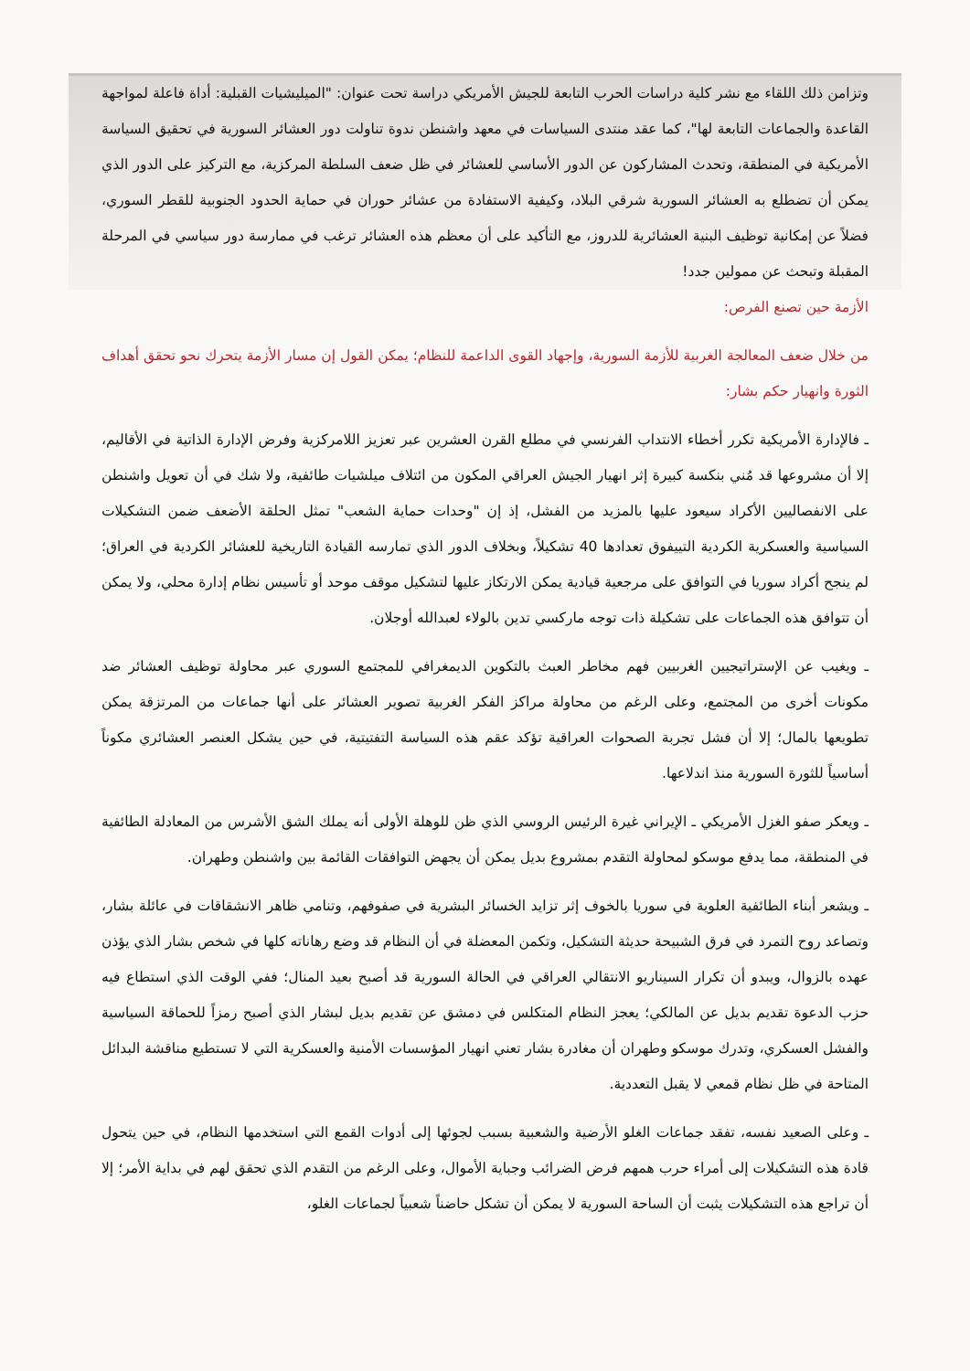وتزامن ذلك اللقاء مع نشر كلية دراسات الحرب التابعة للجيش الأمريكي دراسة تحت عنوان: "الميليشيات القبلية: أداة فاعلة لمواجهة القاعدة والجماعات التابعة لها"، كما عقد منتدى السياسات في معهد واشنطن ندوة تناولت دور العشائر السورية في تحقيق السياسة الأمريكية في المنطقة، وتحدث المشاركون عن الدور الأساسي للعشائر في ظل ضعف السلطة المركزية، مع التركيز على الدور الذي يمكن أن تضطلع به العشائر السورية شرقي البلاد، وكيفية الاستفادة من عشائر حوران في حماية الحدود الجنوبية للقطر السوري، فضلاً عن إمكانية توظيف البنية العشائرية للدروز، مع التأكيد على أن معظم هذه العشائر ترغب في ممارسة دور سياسي في المرحلة المقبلة وتبحث عن ممولين جدد!
الأزمة حين تصنع الفرص:
من خلال ضعف المعالجة الغربية للأزمة السورية، وإجهاد القوى الداعمة للنظام؛ يمكن القول إن مسار الأزمة يتحرك نحو تحقق أهداف الثورة وانهيار حكم بشار:
ـ فالإدارة الأمريكية تكرر أخطاء الانتداب الفرنسي في مطلع القرن العشرين عبر تعزيز اللامركزية وفرض الإدارة الذاتية في الأقاليم، إلا أن مشروعها قد مُني بنكسة كبيرة إثر انهيار الجيش العراقي المكون من ائتلاف ميلشيات طائفية، ولا شك في أن تعويل واشنطن على الانفصاليين الأكراد سيعود عليها بالمزيد من الفشل، إذ إن "وحدات حماية الشعب" تمثل الحلقة الأضعف ضمن التشكيلات السياسية والعسكرية الكردية التييفوق تعدادها 40 تشكيلاً، وبخلاف الدور الذي تمارسه القيادة التاريخية للعشائر الكردية في العراق؛ لم ينجح أكراد سوريا في التوافق على مرجعية قيادية يمكن الارتكاز عليها لتشكيل موقف موحد أو تأسيس نظام إدارة محلي، ولا يمكن أن تتوافق هذه الجماعات على تشكيلة ذات توجه ماركسي تدين بالولاء لعبدالله أوجلان.
ـ ويغيب عن الإستراتيجيين الغربيين فهم مخاطر العبث بالتكوين الديمغرافي للمجتمع السوري عبر محاولة توظيف العشائر ضد مكونات أخرى من المجتمع، وعلى الرغم من محاولة مراكز الفكر الغربية تصوير العشائر على أنها جماعات من المرتزقة يمكن تطويعها بالمال؛ إلا أن فشل تجربة الصحوات العراقية تؤكد عقم هذه السياسة التفتيتية، في حين يشكل العنصر العشائري مكوناً أساسياً للثورة السورية منذ اندلاعها.
ـ ويعكر صفو الغزل الأمريكي ـ الإيراني غيرة الرئيس الروسي الذي ظن للوهلة الأولى أنه يملك الشق الأشرس من المعادلة الطائفية في المنطقة، مما يدفع موسكو لمحاولة التقدم بمشروع بديل يمكن أن يجهض التوافقات القائمة بين واشنطن وطهران.
ـ ويشعر أبناء الطائفية العلوية في سوريا بالخوف إثر تزايد الخسائر البشرية في صفوفهم، وتنامي ظاهر الانشقاقات في عائلة بشار، وتصاعد روح التمرد في فرق الشبيحة حديثة التشكيل، وتكمن المعضلة في أن النظام قد وضع رهاناته كلها في شخص بشار الذي يؤذن عهده بالزوال، ويبدو أن تكرار السيناريو الانتقالي العراقي في الحالة السورية قد أصبح بعيد المنال؛ ففي الوقت الذي استطاع فيه حزب الدعوة تقديم بديل عن المالكي؛ يعجز النظام المتكلس في دمشق عن تقديم بديل لبشار الذي أصبح رمزاً للحماقة السياسية والفشل العسكري، وتدرك موسكو وطهران أن مغادرة بشار تعني انهيار المؤسسات الأمنية والعسكرية التي لا تستطيع مناقشة البدائل المتاحة في ظل نظام قمعي لا يقبل التعددية.
ـ وعلى الصعيد نفسه، تفقد جماعات الغلو الأرضية والشعبية بسبب لجوئها إلى أدوات القمع التي استخدمها النظام، في حين يتحول قادة هذه التشكيلات إلى أمراء حرب همهم فرض الضرائب وجباية الأموال، وعلى الرغم من التقدم الذي تحقق لهم في بداية الأمر؛ إلا أن تراجع هذه التشكيلات يثبت أن الساحة السورية لا يمكن أن تشكل حاضناً شعبياً لجماعات الغلو،